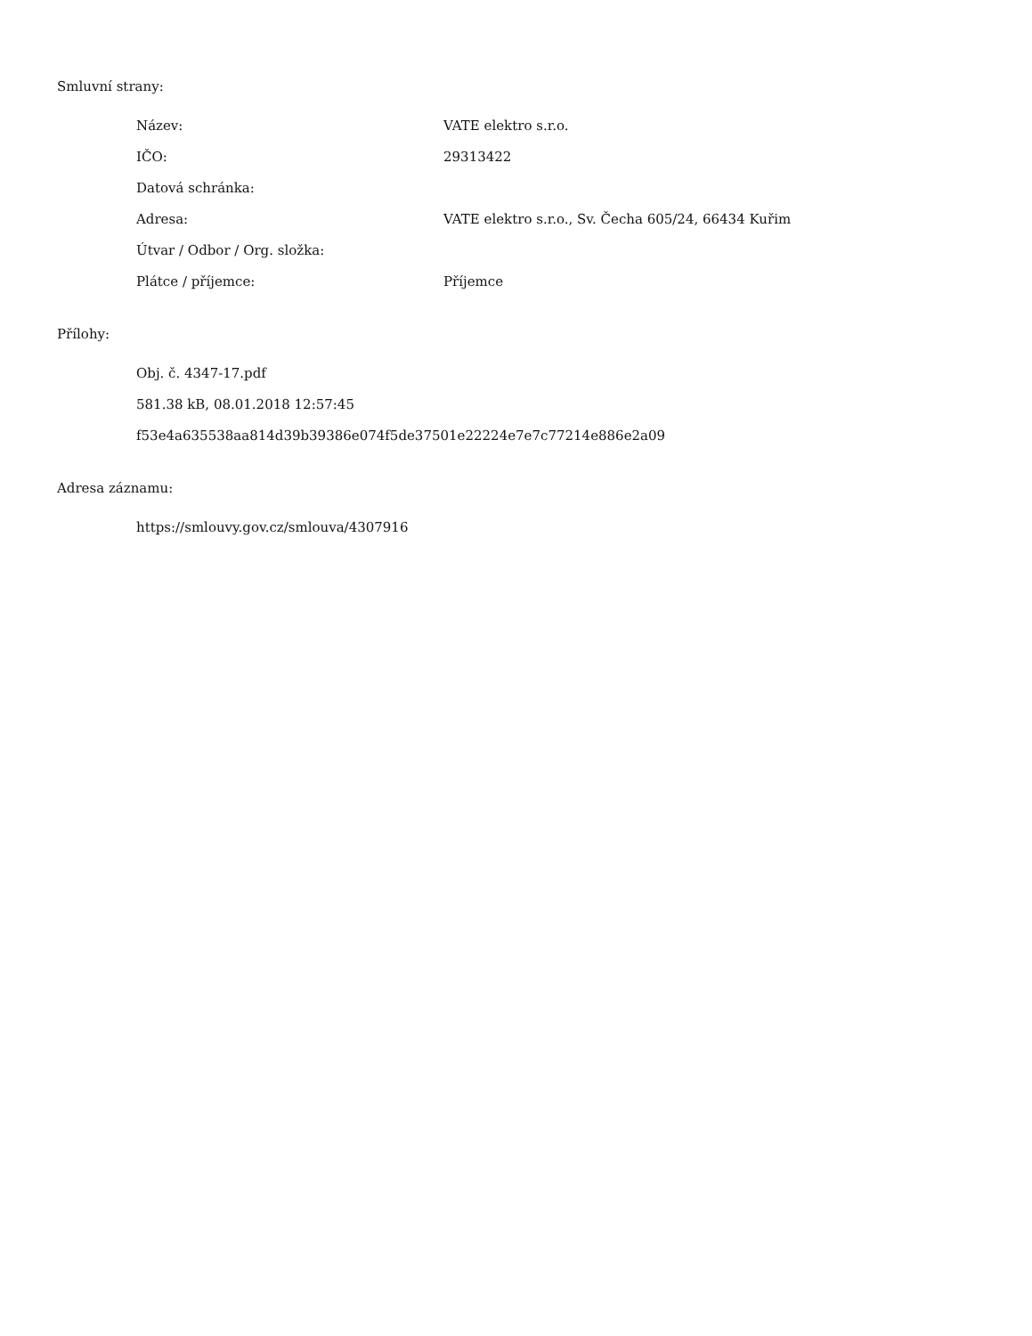Smluvní strany:
| Název: | VATE elektro s.r.o. |
| IČO: | 29313422 |
| Datová schránka: | |
| Adresa: | VATE elektro s.r.o., Sv. Čecha 605/24, 66434 Kuřim |
| Útvar / Odbor / Org. složka: | |
| Plátce / příjemce: | Příjemce |
Přílohy:
Obj. č. 4347-17.pdf
581.38 kB, 08.01.2018 12:57:45
f53e4a635538aa814d39b39386e074f5de37501e22224e7e7c77214e886e2a09
Adresa záznamu:
https://smlouvy.gov.cz/smlouva/4307916